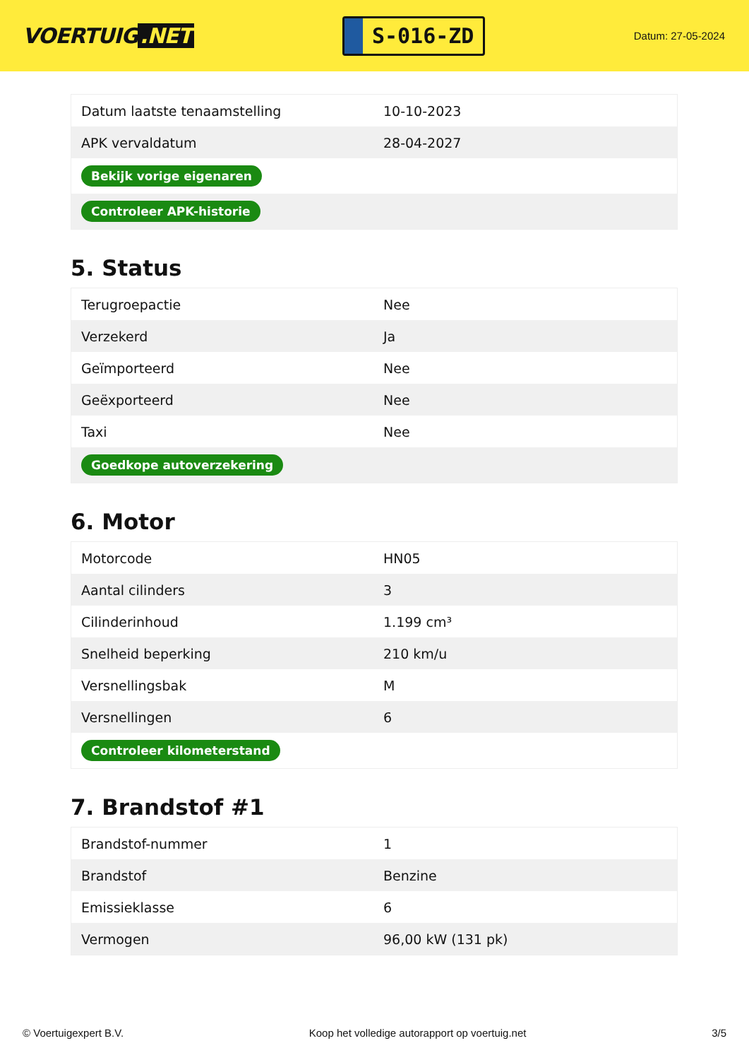VOERTUIG.NET
S-016-ZD
Datum: 27-05-2024
| Datum laatste tenaamstelling | 10-10-2023 |
| APK vervaldatum | 28-04-2027 |
| Bekijk vorige eigenaren | |
| Controleer APK-historie | |
5. Status
| Terugroepactie | Nee |
| Verzekerd | Ja |
| Geïmporteerd | Nee |
| Geëxporteerd | Nee |
| Taxi | Nee |
| Goedkope autoverzekering | |
6. Motor
| Motorcode | HN05 |
| Aantal cilinders | 3 |
| Cilinderinhoud | 1.199 cm³ |
| Snelheid beperking | 210 km/u |
| Versnellingsbak | M |
| Versnellingen | 6 |
| Controleer kilometerstand | |
7. Brandstof #1
| Brandstof-nummer | 1 |
| Brandstof | Benzine |
| Emissieklasse | 6 |
| Vermogen | 96,00 kW (131 pk) |
© Voertuigexpert B.V. Koop het volledige autorapport op voertuig.net 3/5